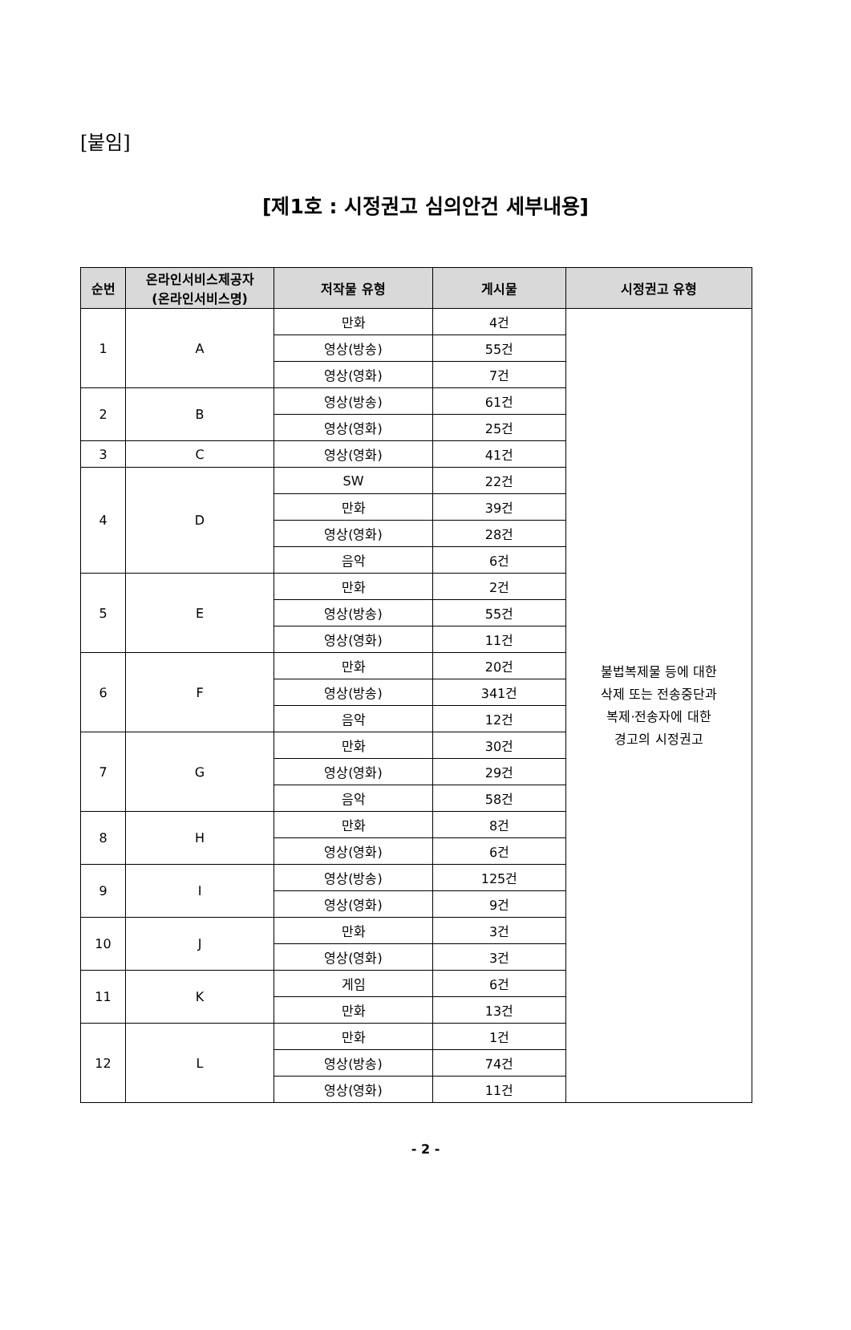[붙임]
[제1호 : 시정권고 심의안건 세부내용]
| 순번 | 온라인서비스제공자 (온라인서비스명) | 저작물 유형 | 게시물 | 시정권고 유형 |
| --- | --- | --- | --- | --- |
| 1 | A | 만화 | 4건 | 불법복제물 등에 대한 삭제 또는 전송중단과 복제·전송자에 대한 경고의 시정권고 |
| | | 영상(방송) | 55건 | |
| | | 영상(영화) | 7건 | |
| 2 | B | 영상(방송) | 61건 | |
| | | 영상(영화) | 25건 | |
| 3 | C | 영상(영화) | 41건 | |
| 4 | D | SW | 22건 | |
| | | 만화 | 39건 | |
| | | 영상(영화) | 28건 | |
| | | 음악 | 6건 | |
| 5 | E | 만화 | 2건 | |
| | | 영상(방송) | 55건 | |
| | | 영상(영화) | 11건 | |
| 6 | F | 만화 | 20건 | |
| | | 영상(방송) | 341건 | |
| | | 음악 | 12건 | |
| 7 | G | 만화 | 30건 | |
| | | 영상(영화) | 29건 | |
| | | 음악 | 58건 | |
| 8 | H | 만화 | 8건 | |
| | | 영상(영화) | 6건 | |
| 9 | I | 영상(방송) | 125건 | |
| | | 영상(영화) | 9건 | |
| 10 | J | 만화 | 3건 | |
| | | 영상(영화) | 3건 | |
| 11 | K | 게임 | 6건 | |
| | | 만화 | 13건 | |
| 12 | L | 만화 | 1건 | |
| | | 영상(방송) | 74건 | |
| | | 영상(영화) | 11건 | |
- 2 -